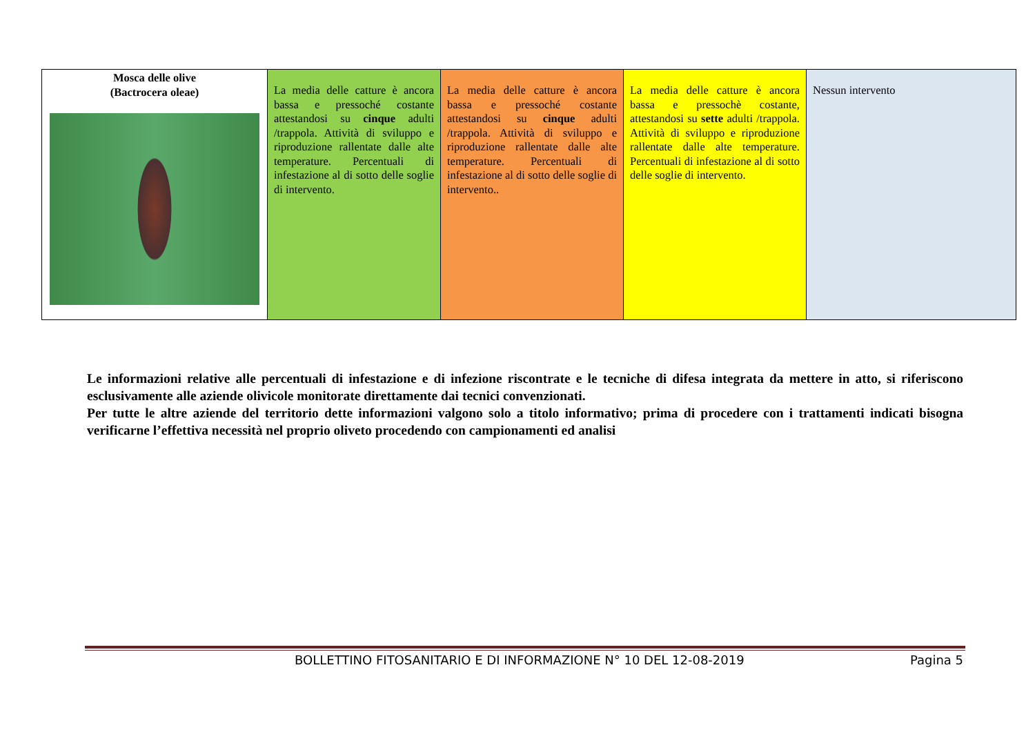| Mosca delle olive (Bactrocera oleae) | La media delle catture è ancora bassa e pressoché costante attestandosi su cinque adulti /trappola. Attività di sviluppo e riproduzione rallentate dalle alte temperature. Percentuali di infestazione al di sotto delle soglie di intervento. | La media delle catture è ancora bassa e pressoché costante attestandosi su cinque adulti /trappola. Attività di sviluppo e riproduzione rallentate dalle alte temperature. Percentuali di infestazione al di sotto delle soglie di intervento.. | La media delle catture è ancora bassa e pressochè costante, attestandosi su sette adulti /trappola. Attività di sviluppo e riproduzione rallentate dalle alte temperature. Percentuali di infestazione al di sotto delle soglie di intervento. | Nessun intervento |
Le informazioni relative alle percentuali di infestazione e di infezione riscontrate e le tecniche di difesa integrata da mettere in atto, si riferiscono esclusivamente alle aziende olivicole monitorate direttamente dai tecnici convenzionati.
Per tutte le altre aziende del territorio dette informazioni valgono solo a titolo informativo; prima di procedere con i trattamenti indicati bisogna verificarne l’effettiva necessità nel proprio oliveto procedendo con campionamenti ed analisi
BOLLETTINO FITOSANITARIO E DI INFORMAZIONE N° 10 DEL 12-08-2019 Pagina 5